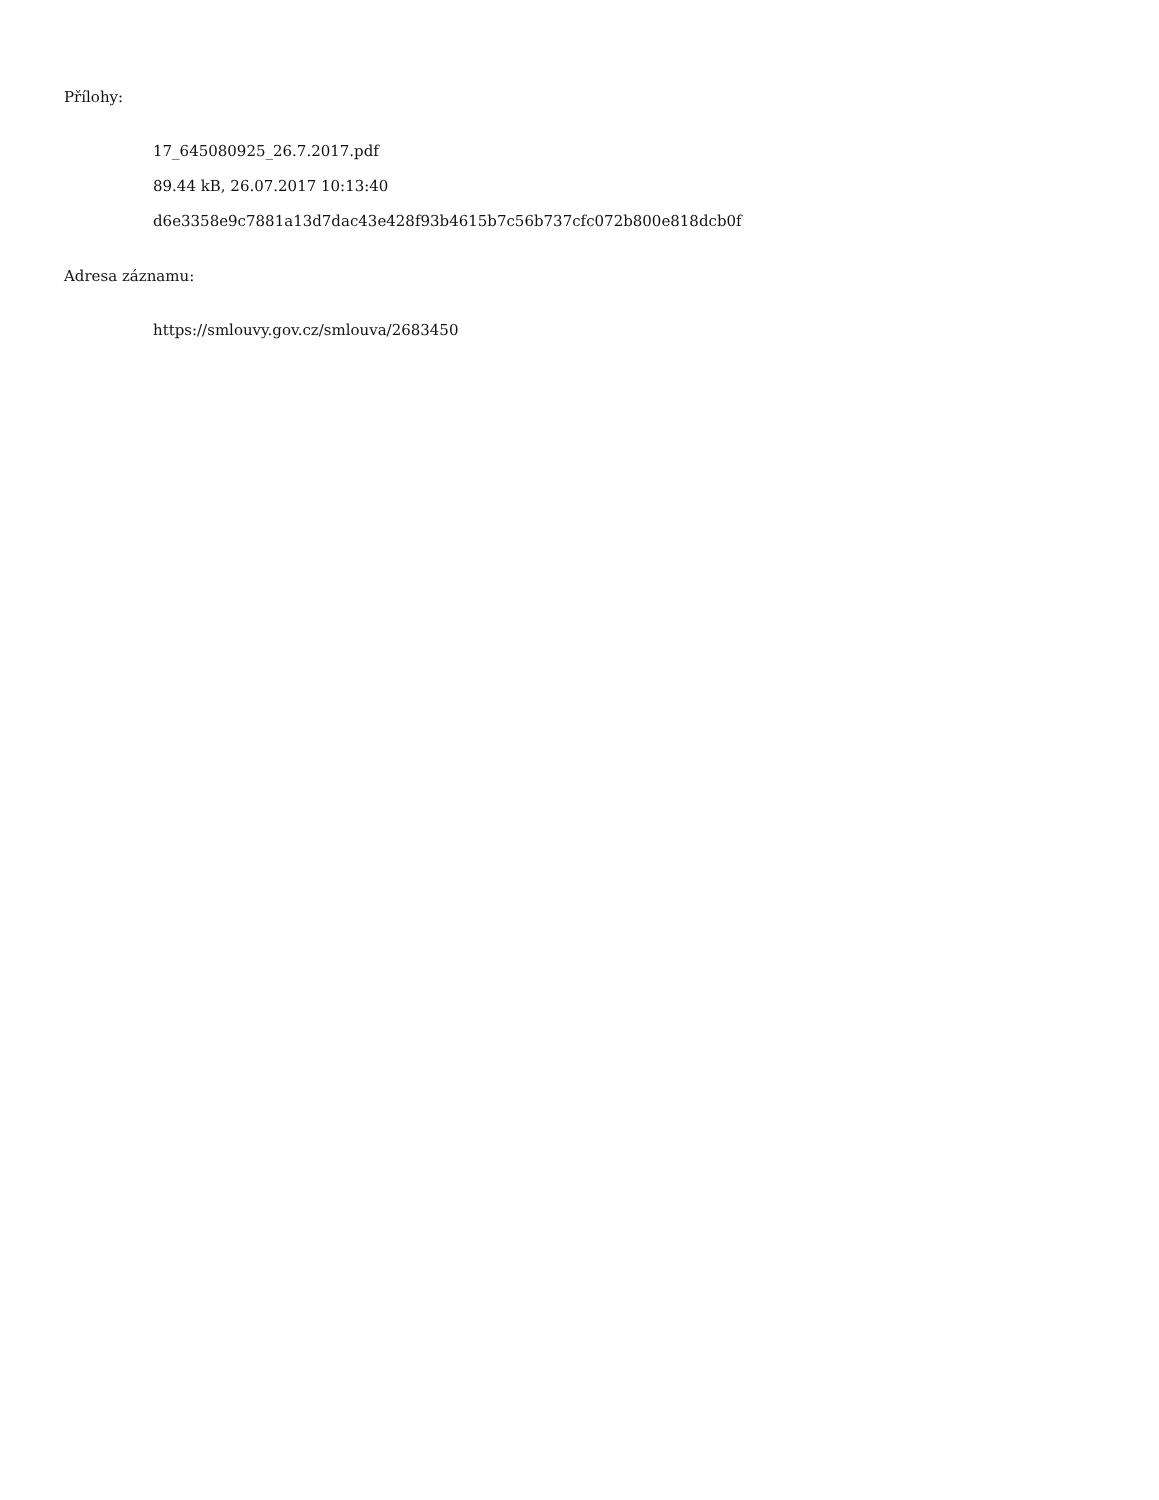Přílohy:
17_645080925_26.7.2017.pdf
89.44 kB, 26.07.2017 10:13:40
d6e3358e9c7881a13d7dac43e428f93b4615b7c56b737cfc072b800e818dcb0f
Adresa záznamu:
https://smlouvy.gov.cz/smlouva/2683450